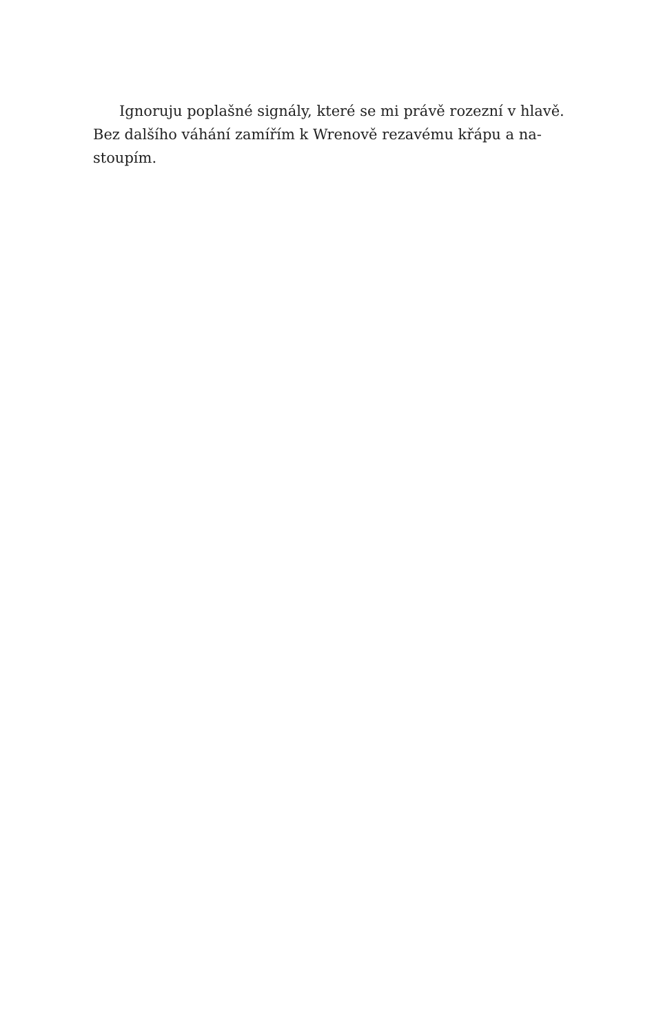Ignoruju poplašné signály, které se mi právě rozezní v hlavě.
Bez dalšího váhání zamířím k Wrenově rezavému křápu a na-
stoupím.